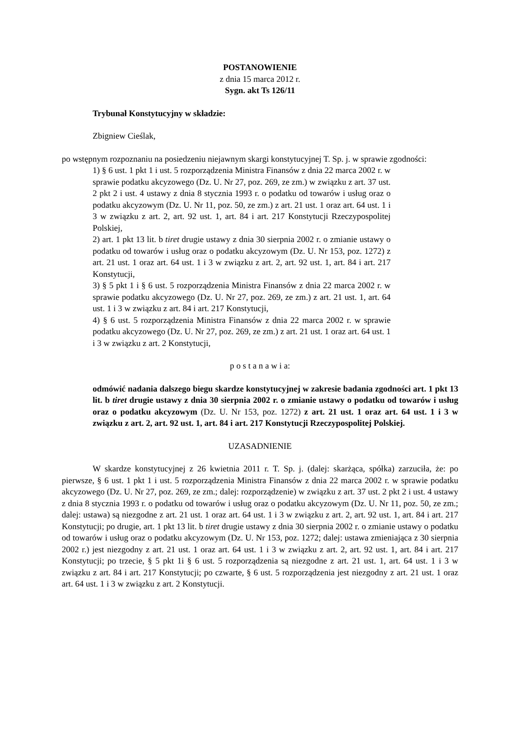POSTANOWIENIE
z dnia 15 marca 2012 r.
Sygn. akt Ts 126/11
Trybunał Konstytucyjny w składzie:
Zbigniew Cieślak,
po wstępnym rozpoznaniu na posiedzeniu niejawnym skargi konstytucyjnej T. Sp. j. w sprawie zgodności:
1) § 6 ust. 1 pkt 1 i ust. 5 rozporządzenia Ministra Finansów z dnia 22 marca 2002 r. w sprawie podatku akcyzowego (Dz. U. Nr 27, poz. 269, ze zm.) w związku z art. 37 ust. 2 pkt 2 i ust. 4 ustawy z dnia 8 stycznia 1993 r. o podatku od towarów i usług oraz o podatku akcyzowym (Dz. U. Nr 11, poz. 50, ze zm.) z art. 21 ust. 1 oraz art. 64 ust. 1 i 3 w związku z art. 2, art. 92 ust. 1, art. 84 i art. 217 Konstytucji Rzeczypospolitej Polskiej,
2) art. 1 pkt 13 lit. b tiret drugie ustawy z dnia 30 sierpnia 2002 r. o zmianie ustawy o podatku od towarów i usług oraz o podatku akcyzowym (Dz. U. Nr 153, poz. 1272) z art. 21 ust. 1 oraz art. 64 ust. 1 i 3 w związku z art. 2, art. 92 ust. 1, art. 84 i art. 217 Konstytucji,
3) § 5 pkt 1 i § 6 ust. 5 rozporządzenia Ministra Finansów z dnia 22 marca 2002 r. w sprawie podatku akcyzowego (Dz. U. Nr 27, poz. 269, ze zm.) z art. 21 ust. 1, art. 64 ust. 1 i 3 w związku z art. 84 i art. 217 Konstytucji,
4) § 6 ust. 5 rozporządzenia Ministra Finansów z dnia 22 marca 2002 r. w sprawie podatku akcyzowego (Dz. U. Nr 27, poz. 269, ze zm.) z art. 21 ust. 1 oraz art. 64 ust. 1 i 3 w związku z art. 2 Konstytucji,
p o s t a n a w i a:
odmówić nadania dalszego biegu skardze konstytucyjnej w zakresie badania zgodności art. 1 pkt 13 lit. b tiret drugie ustawy z dnia 30 sierpnia 2002 r. o zmianie ustawy o podatku od towarów i usług oraz o podatku akcyzowym (Dz. U. Nr 153, poz. 1272) z art. 21 ust. 1 oraz art. 64 ust. 1 i 3 w związku z art. 2, art. 92 ust. 1, art. 84 i art. 217 Konstytucji Rzeczypospolitej Polskiej.
UZASADNIENIE
W skardze konstytucyjnej z 26 kwietnia 2011 r. T. Sp. j. (dalej: skarżąca, spółka) zarzuciła, że: po pierwsze, § 6 ust. 1 pkt 1 i ust. 5 rozporządzenia Ministra Finansów z dnia 22 marca 2002 r. w sprawie podatku akcyzowego (Dz. U. Nr 27, poz. 269, ze zm.; dalej: rozporządzenie) w związku z art. 37 ust. 2 pkt 2 i ust. 4 ustawy z dnia 8 stycznia 1993 r. o podatku od towarów i usług oraz o podatku akcyzowym (Dz. U. Nr 11, poz. 50, ze zm.; dalej: ustawa) są niezgodne z art. 21 ust. 1 oraz art. 64 ust. 1 i 3 w związku z art. 2, art. 92 ust. 1, art. 84 i art. 217 Konstytucji; po drugie, art. 1 pkt 13 lit. b tiret drugie ustawy z dnia 30 sierpnia 2002 r. o zmianie ustawy o podatku od towarów i usług oraz o podatku akcyzowym (Dz. U. Nr 153, poz. 1272; dalej: ustawa zmieniająca z 30 sierpnia 2002 r.) jest niezgodny z art. 21 ust. 1 oraz art. 64 ust. 1 i 3 w związku z art. 2, art. 92 ust. 1, art. 84 i art. 217 Konstytucji; po trzecie, § 5 pkt 1i § 6 ust. 5 rozporządzenia są niezgodne z art. 21 ust. 1, art. 64 ust. 1 i 3 w związku z art. 84 i art. 217 Konstytucji; po czwarte, § 6 ust. 5 rozporządzenia jest niezgodny z art. 21 ust. 1 oraz art. 64 ust. 1 i 3 w związku z art. 2 Konstytucji.